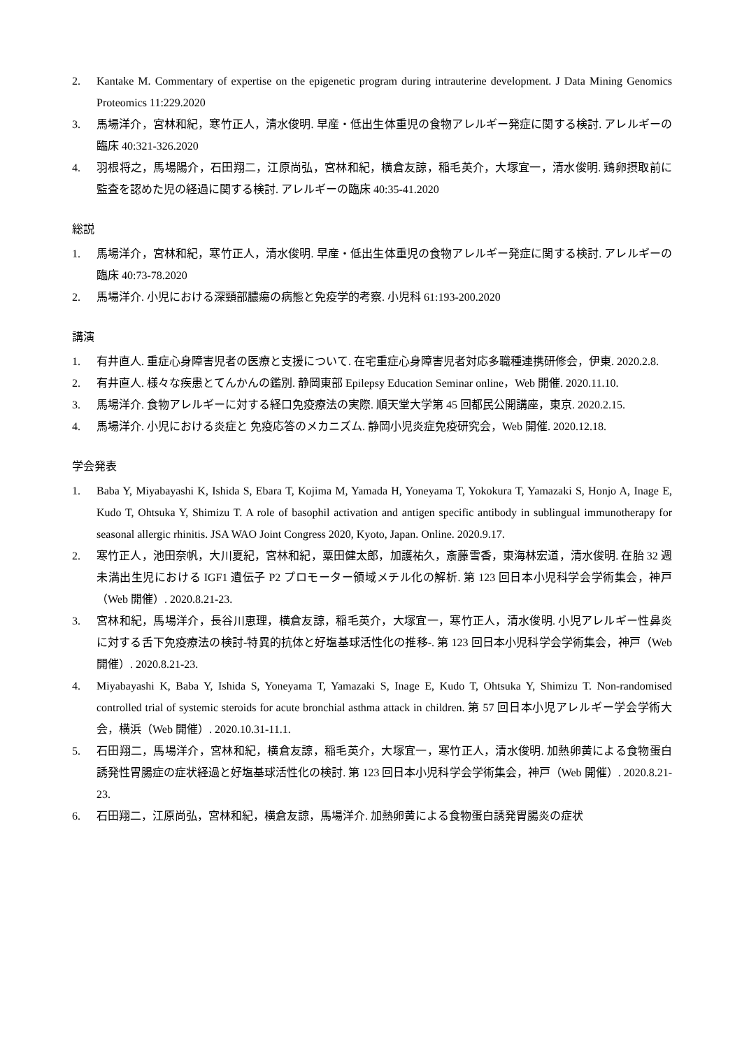2. Kantake M. Commentary of expertise on the epigenetic program during intrauterine development. J Data Mining Genomics Proteomics 11:229.2020
3. 馬場洋介，宮林和紀，寒竹正人，清水俊明. 早産・低出生体重児の食物アレルギー発症に関する検討. アレルギーの臨床 40:321-326.2020
4. 羽根将之，馬場陽介，石田翔二，江原尚弘，宮林和紀，横倉友諒，稲毛英介，大塚宜一，清水俊明. 鶏卵摂取前に監査を認めた児の経過に関する検討. アレルギーの臨床 40:35-41.2020
総説
1. 馬場洋介，宮林和紀，寒竹正人，清水俊明. 早産・低出生体重児の食物アレルギー発症に関する検討. アレルギーの臨床 40:73-78.2020
2. 馬場洋介. 小児における深頸部膿瘍の病態と免疫学的考察. 小児科 61:193-200.2020
講演
1. 有井直人. 重症心身障害児者の医療と支援について. 在宅重症心身障害児者対応多職種連携研修会，伊東. 2020.2.8.
2. 有井直人. 様々な疾患とてんかんの鑑別. 静岡東部 Epilepsy Education Seminar online，Web 開催. 2020.11.10.
3. 馬場洋介. 食物アレルギーに対する経口免疫療法の実際. 順天堂大学第 45 回都民公開講座，東京. 2020.2.15.
4. 馬場洋介. 小児における炎症と 免疫応答のメカニズム. 静岡小児炎症免疫研究会，Web 開催. 2020.12.18.
学会発表
1. Baba Y, Miyabayashi K, Ishida S, Ebara T, Kojima M, Yamada H, Yoneyama T, Yokokura T, Yamazaki S, Honjo A, Inage E, Kudo T, Ohtsuka Y, Shimizu T. A role of basophil activation and antigen specific antibody in sublingual immunotherapy for seasonal allergic rhinitis. JSA WAO Joint Congress 2020, Kyoto, Japan. Online. 2020.9.17.
2. 寒竹正人，池田奈帆，大川夏紀，宮林和紀，粟田健太郎，加護祐久，斎藤雪香，東海林宏道，清水俊明. 在胎 32 週未満出生児における IGF1 遺伝子 P2 プロモーター領域メチル化の解析. 第 123 回日本小児科学会学術集会，神戸（Web 開催）. 2020.8.21-23.
3. 宮林和紀，馬場洋介，長谷川恵理，横倉友諒，稲毛英介，大塚宜一，寒竹正人，清水俊明. 小児アレルギー性鼻炎に対する舌下免疫療法の検討-特異的抗体と好塩基球活性化の推移-. 第 123 回日本小児科学会学術集会，神戸（Web 開催）. 2020.8.21-23.
4. Miyabayashi K, Baba Y, Ishida S, Yoneyama T, Yamazaki S, Inage E, Kudo T, Ohtsuka Y, Shimizu T. Non-randomised controlled trial of systemic steroids for acute bronchial asthma attack in children. 第 57 回日本小児アレルギー学会学術大会，横浜（Web 開催）. 2020.10.31-11.1.
5. 石田翔二，馬場洋介，宮林和紀，横倉友諒，稲毛英介，大塚宜一，寒竹正人，清水俊明. 加熱卵黄による食物蛋白誘発性胃腸症の症状経過と好塩基球活性化の検討. 第 123 回日本小児科学会学術集会，神戸（Web 開催）. 2020.8.21-23.
6. 石田翔二，江原尚弘，宮林和紀，横倉友諒，馬場洋介. 加熱卵黄による食物蛋白誘発胃腸炎の症状